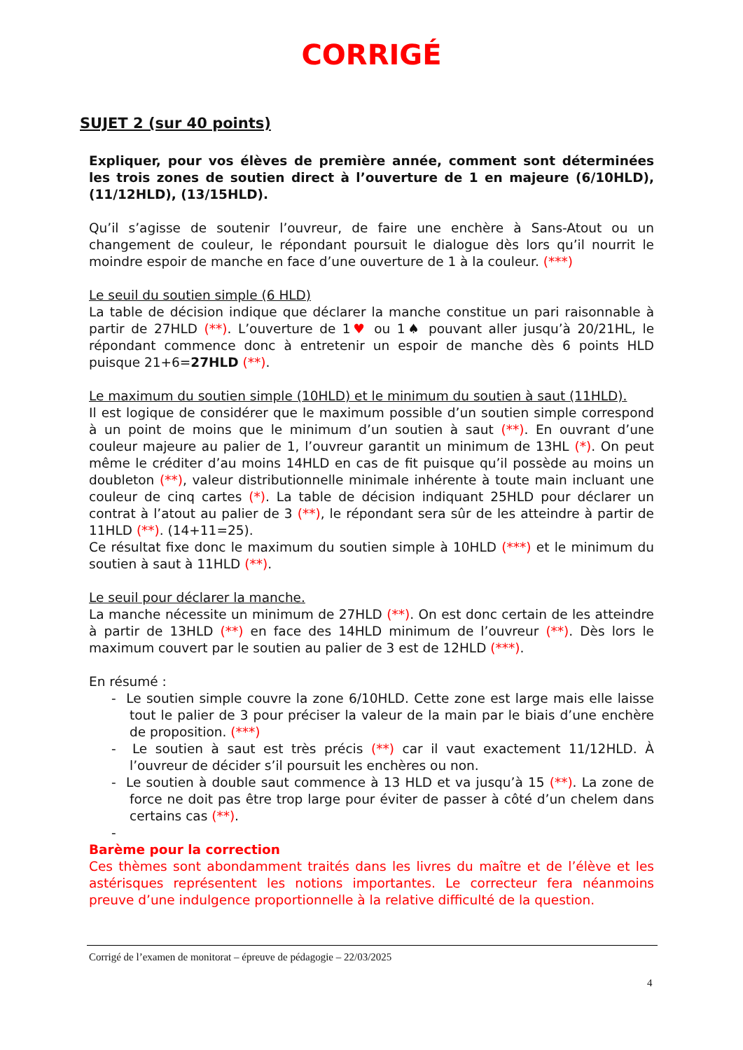CORRIGÉ
SUJET 2 (sur 40 points)
Expliquer, pour vos élèves de première année, comment sont déterminées les trois zones de soutien direct à l’ouverture de 1 en majeure (6/10HLD), (11/12HLD), (13/15HLD).
Qu’il s’agisse de soutenir l’ouvreur, de faire une enchère à Sans-Atout ou un changement de couleur, le répondant poursuit le dialogue dès lors qu’il nourrit le moindre espoir de manche en face d’une ouverture de 1 à la couleur. (***)
Le seuil du soutien simple (6 HLD)
La table de décision indique que déclarer la manche constitue un pari raisonnable à partir de 27HLD (**). L’ouverture de 1♥ ou 1♠ pouvant aller jusqu’à 20/21HL, le répondant commence donc à entretenir un espoir de manche dès 6 points HLD puisque 21+6=27HLD (**).
Le maximum du soutien simple (10HLD) et le minimum du soutien à saut (11HLD).
Il est logique de considérer que le maximum possible d’un soutien simple correspond à un point de moins que le minimum d’un soutien à saut (**). En ouvrant d’une couleur majeure au palier de 1, l’ouvreur garantit un minimum de 13HL (*). On peut même le créditer d’au moins 14HLD en cas de fit puisque qu’il possède au moins un doubleton (**), valeur distributionnelle minimale inhérente à toute main incluant une couleur de cinq cartes (*). La table de décision indiquant 25HLD pour déclarer un contrat à l’atout au palier de 3 (**), le répondant sera sûr de les atteindre à partir de 11HLD (**). (14+11=25).
Ce résultat fixe donc le maximum du soutien simple à 10HLD (***) et le minimum du soutien à saut à 11HLD (**).
Le seuil pour déclarer la manche.
La manche nécessite un minimum de 27HLD (**). On est donc certain de les atteindre à partir de 13HLD (**) en face des 14HLD minimum de l’ouvreur (**). Dès lors le maximum couvert par le soutien au palier de 3 est de 12HLD (***).
En résumé :
- Le soutien simple couvre la zone 6/10HLD. Cette zone est large mais elle laisse tout le palier de 3 pour préciser la valeur de la main par le biais d’une enchère de proposition. (***)
- Le soutien à saut est très précis (**) car il vaut exactement 11/12HLD. À l’ouvreur de décider s’il poursuit les enchères ou non.
- Le soutien à double saut commence à 13 HLD et va jusqu’à 15 (**). La zone de force ne doit pas être trop large pour éviter de passer à côté d’un chelem dans certains cas (**).
-
Barème pour la correction
Ces thèmes sont abondamment traités dans les livres du maître et de l’élève et les astérisques représentent les notions importantes. Le correcteur fera néanmoins preuve d’une indulgence proportionnelle à la relative difficulté de la question.
Corrigé de l’examen de monitorat – épreuve de pédagogie – 22/03/2025
4